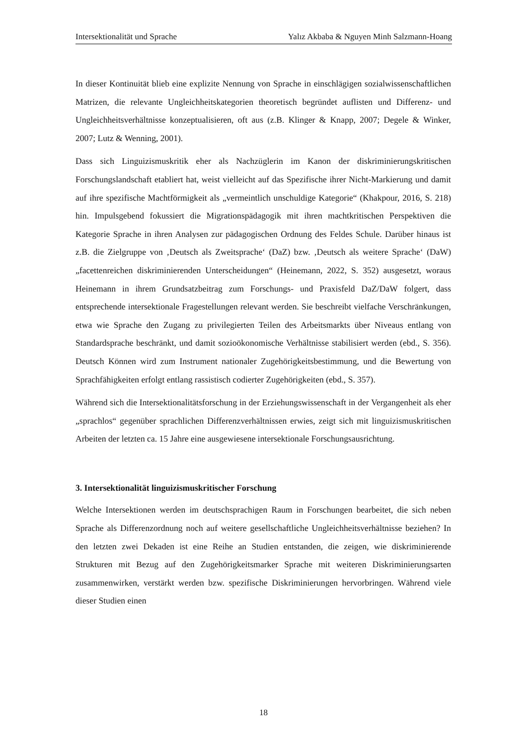Intersektionalität und Sprache Yalız Akbaba & Nguyen Minh Salzmann-Hoang
In dieser Kontinuität blieb eine explizite Nennung von Sprache in einschlägigen sozialwissenschaftlichen Matrizen, die relevante Ungleichheitskategorien theoretisch begründet auflisten und Differenz- und Ungleichheitsverhältnisse konzeptualisieren, oft aus (z.B. Klinger & Knapp, 2007; Degele & Winker, 2007; Lutz & Wenning, 2001).
Dass sich Linguizismuskritik eher als Nachzüglerin im Kanon der diskriminierungskritischen Forschungslandschaft etabliert hat, weist vielleicht auf das Spezifische ihrer Nicht-Markierung und damit auf ihre spezifische Machtförmigkeit als „vermeintlich unschuldige Kategorie“ (Khakpour, 2016, S. 218) hin. Impulsgebend fokussiert die Migrationspädagogik mit ihren machtkritischen Perspektiven die Kategorie Sprache in ihren Analysen zur pädagogischen Ordnung des Feldes Schule. Darüber hinaus ist z.B. die Zielgruppe von ‚Deutsch als Zweitsprache‘ (DaZ) bzw. ‚Deutsch als weitere Sprache‘ (DaW) „facettenreichen diskriminierenden Unterscheidungen“ (Heinemann, 2022, S. 352) ausgesetzt, woraus Heinemann in ihrem Grundsatzbeitrag zum Forschungs- und Praxisfeld DaZ/DaW folgert, dass entsprechende intersektionale Fragestellungen relevant werden. Sie beschreibt vielfache Verschränkungen, etwa wie Sprache den Zugang zu privilegierten Teilen des Arbeitsmarkts über Niveaus entlang von Standardsprache beschränkt, und damit sozioökonomische Verhältnisse stabilisiert werden (ebd., S. 356). Deutsch Können wird zum Instrument nationaler Zugehörigkeitsbestimmung, und die Bewertung von Sprachfähigkeiten erfolgt entlang rassistisch codierter Zugehörigkeiten (ebd., S. 357).
Während sich die Intersektionalitätsforschung in der Erziehungswissenschaft in der Vergangenheit als eher „sprachlos“ gegenüber sprachlichen Differenzverhältnissen erwies, zeigt sich mit linguizismuskritischen Arbeiten der letzten ca. 15 Jahre eine ausgewiesene intersektionale Forschungsausrichtung.
3. Intersektionalität linguizismuskritischer Forschung
Welche Intersektionen werden im deutschsprachigen Raum in Forschungen bearbeitet, die sich neben Sprache als Differenzordnung noch auf weitere gesellschaftliche Ungleichheitsverhältnisse beziehen? In den letzten zwei Dekaden ist eine Reihe an Studien entstanden, die zeigen, wie diskriminierende Strukturen mit Bezug auf den Zugehörigkeitsmarker Sprache mit weiteren Diskriminierungsarten zusammenwirken, verstärkt werden bzw. spezifische Diskriminierungen hervorbringen. Während viele dieser Studien einen
18